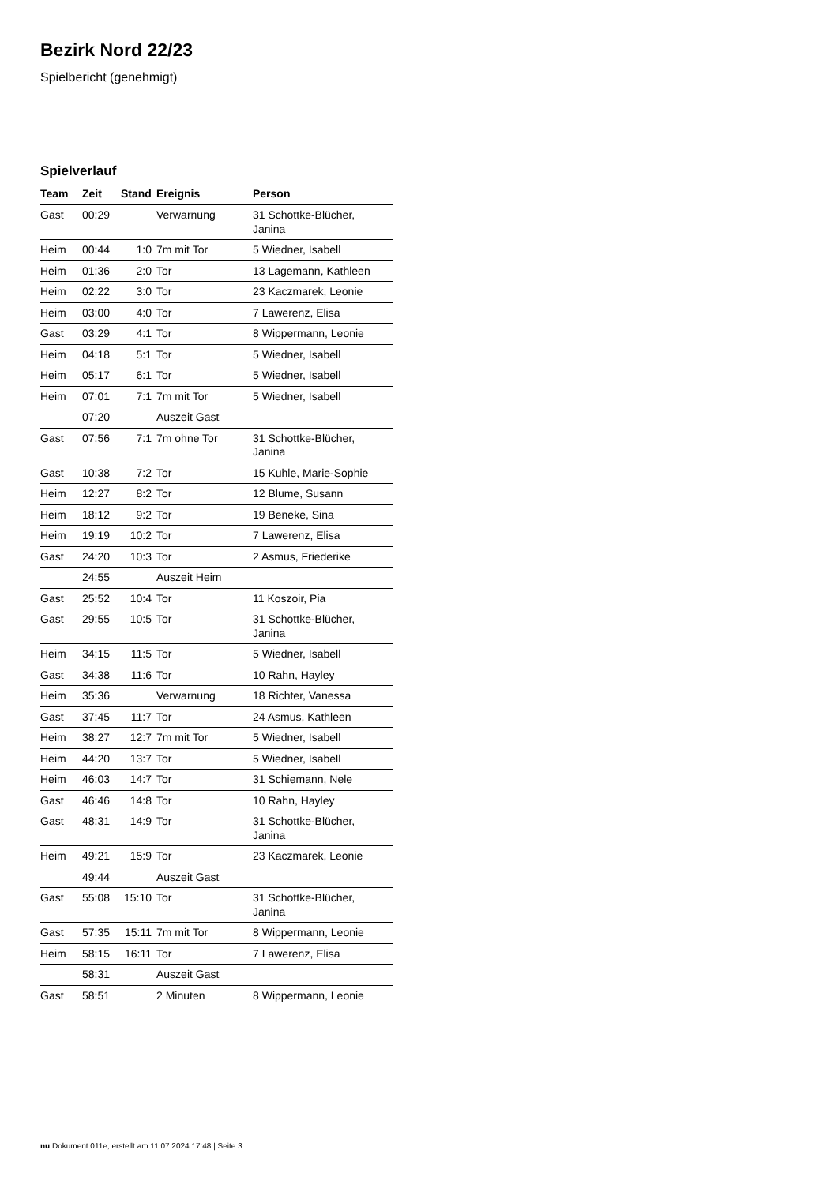Bezirk Nord 22/23
Spielbericht (genehmigt)
Spielverlauf
| Team | Zeit | Stand | Ereignis | Person |
| --- | --- | --- | --- | --- |
| Gast | 00:29 | | Verwarnung | 31 Schottke-Blücher, Janina |
| Heim | 00:44 | 1:0 | 7m mit Tor | 5 Wiedner, Isabell |
| Heim | 01:36 | 2:0 | Tor | 13 Lagemann, Kathleen |
| Heim | 02:22 | 3:0 | Tor | 23 Kaczmarek, Leonie |
| Heim | 03:00 | 4:0 | Tor | 7 Lawerenz, Elisa |
| Gast | 03:29 | 4:1 | Tor | 8 Wippermann, Leonie |
| Heim | 04:18 | 5:1 | Tor | 5 Wiedner, Isabell |
| Heim | 05:17 | 6:1 | Tor | 5 Wiedner, Isabell |
| Heim | 07:01 | 7:1 | 7m mit Tor | 5 Wiedner, Isabell |
| | 07:20 | | Auszeit Gast | |
| Gast | 07:56 | 7:1 | 7m ohne Tor | 31 Schottke-Blücher, Janina |
| Gast | 10:38 | 7:2 | Tor | 15 Kuhle, Marie-Sophie |
| Heim | 12:27 | 8:2 | Tor | 12 Blume, Susann |
| Heim | 18:12 | 9:2 | Tor | 19 Beneke, Sina |
| Heim | 19:19 | 10:2 | Tor | 7 Lawerenz, Elisa |
| Gast | 24:20 | 10:3 | Tor | 2 Asmus, Friederike |
| | 24:55 | | Auszeit Heim | |
| Gast | 25:52 | 10:4 | Tor | 11 Koszoir, Pia |
| Gast | 29:55 | 10:5 | Tor | 31 Schottke-Blücher, Janina |
| Heim | 34:15 | 11:5 | Tor | 5 Wiedner, Isabell |
| Gast | 34:38 | 11:6 | Tor | 10 Rahn, Hayley |
| Heim | 35:36 | | Verwarnung | 18 Richter, Vanessa |
| Gast | 37:45 | 11:7 | Tor | 24 Asmus, Kathleen |
| Heim | 38:27 | 12:7 | 7m mit Tor | 5 Wiedner, Isabell |
| Heim | 44:20 | 13:7 | Tor | 5 Wiedner, Isabell |
| Heim | 46:03 | 14:7 | Tor | 31 Schiemann, Nele |
| Gast | 46:46 | 14:8 | Tor | 10 Rahn, Hayley |
| Gast | 48:31 | 14:9 | Tor | 31 Schottke-Blücher, Janina |
| Heim | 49:21 | 15:9 | Tor | 23 Kaczmarek, Leonie |
| | 49:44 | | Auszeit Gast | |
| Gast | 55:08 | 15:10 | Tor | 31 Schottke-Blücher, Janina |
| Gast | 57:35 | 15:11 | 7m mit Tor | 8 Wippermann, Leonie |
| Heim | 58:15 | 16:11 | Tor | 7 Lawerenz, Elisa |
| | 58:31 | | Auszeit Gast | |
| Gast | 58:51 | | 2 Minuten | 8 Wippermann, Leonie |
nu.Dokument 011e, erstellt am 11.07.2024 17:48 | Seite 3